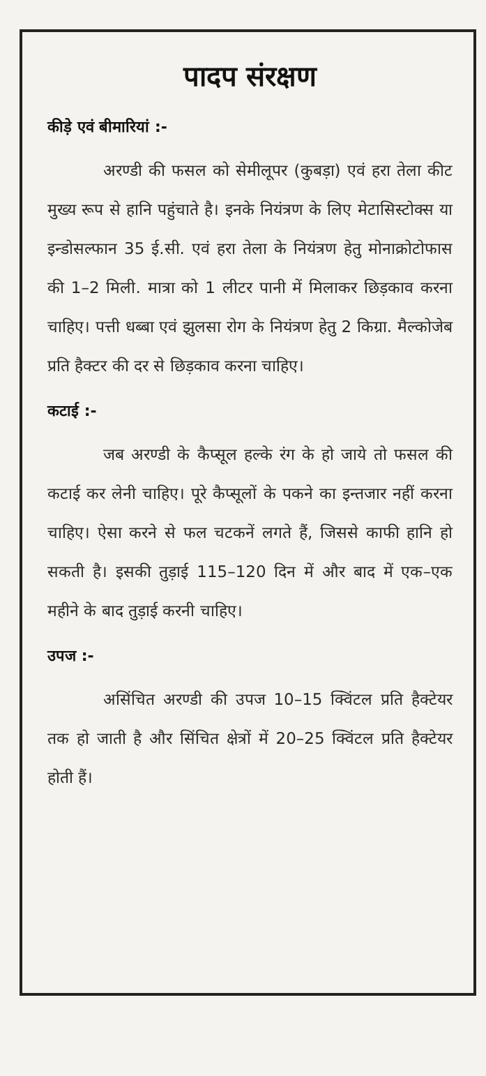पादप संरक्षण
कीड़े एवं बीमारियां :-
अरण्डी की फसल को सेमीलूपर (कुबड़ा) एवं हरा तेला कीट मुख्य रूप से हानि पहुंचाते है। इनके नियंत्रण के लिए मेटासिस्टोक्स या इन्डोसल्फान 35 ई.सी. एवं हरा तेला के नियंत्रण हेतु मोनाक्रोटोफास की 1–2 मिली. मात्रा को 1 लीटर पानी में मिलाकर छिड़काव करना चाहिए। पत्ती धब्बा एवं झुलसा रोग के नियंत्रण हेतु 2 किग्रा. मैल्कोजेब प्रति हैक्टर की दर से छिड़काव करना चाहिए।
कटाई :-
जब अरण्डी के कैप्सूल हल्के रंग के हो जाये तो फसल की कटाई कर लेनी चाहिए। पूरे कैप्सूलों के पकने का इन्तजार नहीं करना चाहिए। ऐसा करने से फल चटकनें लगते हैं, जिससे काफी हानि हो सकती है। इसकी तुड़ाई 115–120 दिन में और बाद में एक–एक महीने के बाद तुड़ाई करनी चाहिए।
उपज :-
असिंचित अरण्डी की उपज 10–15 क्विंटल प्रति हैक्टेयर तक हो जाती है और सिंचित क्षेत्रों में 20–25 क्विंटल प्रति हैक्टेयर होती हैं।